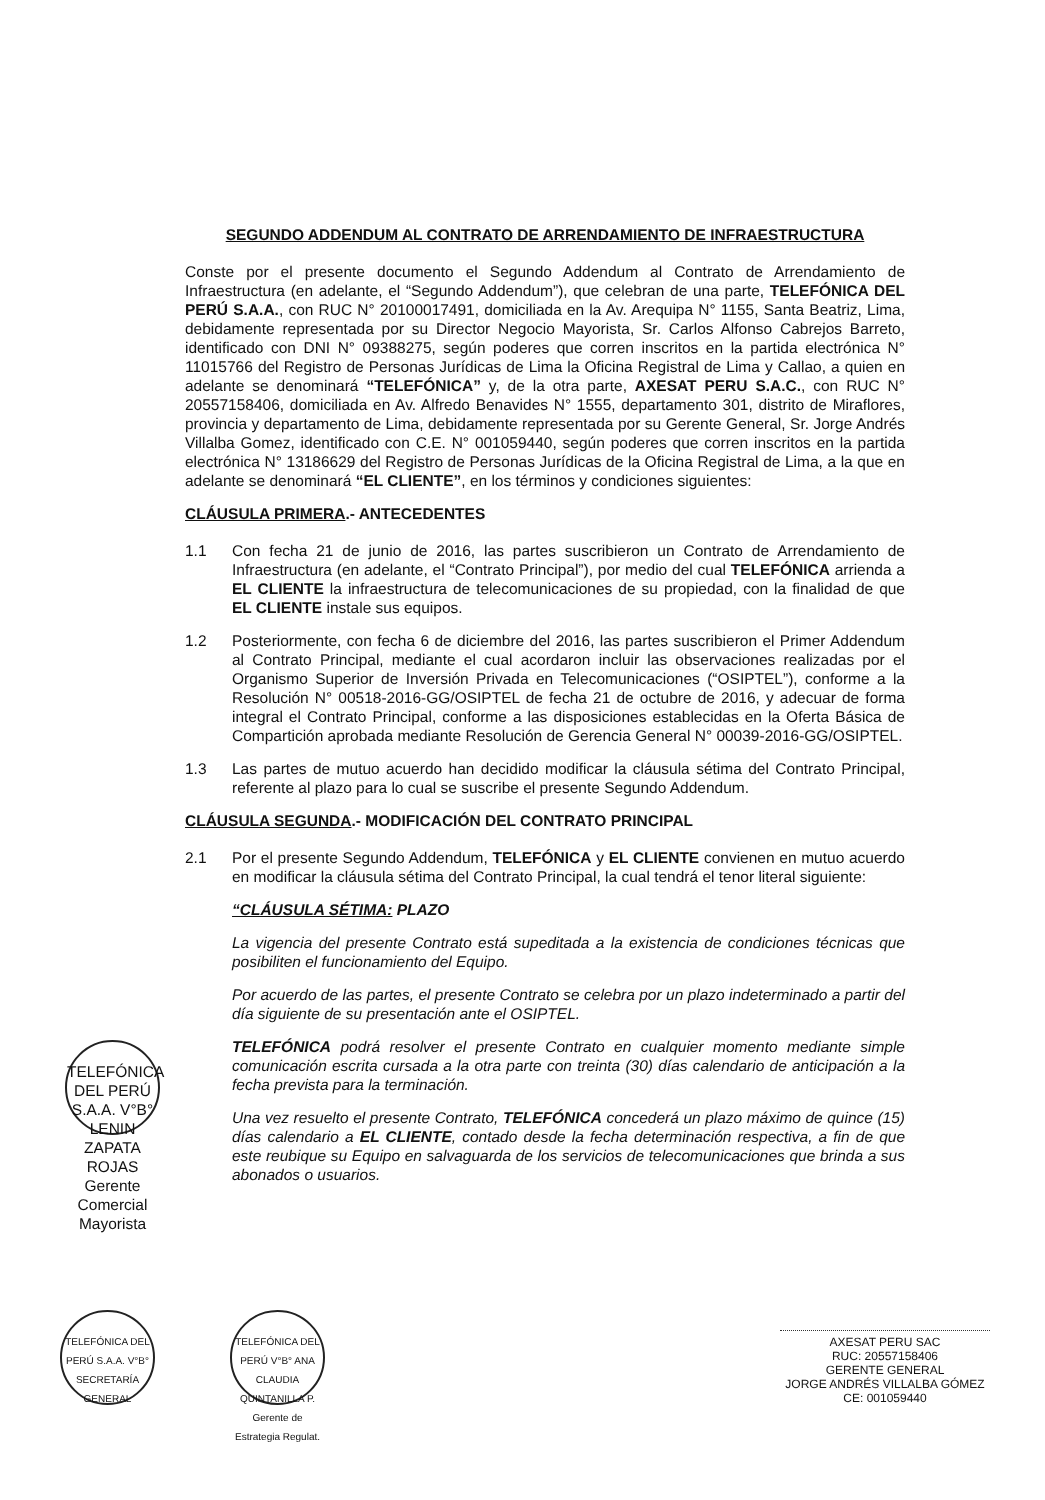SEGUNDO ADDENDUM AL CONTRATO DE ARRENDAMIENTO DE INFRAESTRUCTURA
Conste por el presente documento el Segundo Addendum al Contrato de Arrendamiento de Infraestructura (en adelante, el “Segundo Addendum”), que celebran de una parte, TELEFÓNICA DEL PERÚ S.A.A., con RUC N° 20100017491, domiciliada en la Av. Arequipa N° 1155, Santa Beatriz, Lima, debidamente representada por su Director Negocio Mayorista, Sr. Carlos Alfonso Cabrejos Barreto, identificado con DNI N° 09388275, según poderes que corren inscritos en la partida electrónica N° 11015766 del Registro de Personas Jurídicas de Lima la Oficina Registral de Lima y Callao, a quien en adelante se denominará “TELEFÓNICA” y, de la otra parte, AXESAT PERU S.A.C., con RUC N° 20557158406, domiciliada en Av. Alfredo Benavides N° 1555, departamento 301, distrito de Miraflores, provincia y departamento de Lima, debidamente representada por su Gerente General, Sr. Jorge Andrés Villalba Gomez, identificado con C.E. N° 001059440, según poderes que corren inscritos en la partida electrónica N° 13186629 del Registro de Personas Jurídicas de la Oficina Registral de Lima, a la que en adelante se denominará “EL CLIENTE”, en los términos y condiciones siguientes:
CLÁUSULA PRIMERA.- ANTECEDENTES
1.1 Con fecha 21 de junio de 2016, las partes suscribieron un Contrato de Arrendamiento de Infraestructura (en adelante, el “Contrato Principal”), por medio del cual TELEFÓNICA arrienda a EL CLIENTE la infraestructura de telecomunicaciones de su propiedad, con la finalidad de que EL CLIENTE instale sus equipos.
1.2 Posteriormente, con fecha 6 de diciembre del 2016, las partes suscribieron el Primer Addendum al Contrato Principal, mediante el cual acordaron incluir las observaciones realizadas por el Organismo Superior de Inversión Privada en Telecomunicaciones (“OSIPTEL”), conforme a la Resolución N° 00518-2016-GG/OSIPTEL de fecha 21 de octubre de 2016, y adecuar de forma integral el Contrato Principal, conforme a las disposiciones establecidas en la Oferta Básica de Compartición aprobada mediante Resolución de Gerencia General N° 00039-2016-GG/OSIPTEL.
1.3 Las partes de mutuo acuerdo han decidido modificar la cláusula sétima del Contrato Principal, referente al plazo para lo cual se suscribe el presente Segundo Addendum.
CLÁUSULA SEGUNDA.- MODIFICACIÓN DEL CONTRATO PRINCIPAL
2.1 Por el presente Segundo Addendum, TELEFÓNICA y EL CLIENTE convienen en mutuo acuerdo en modificar la cláusula sétima del Contrato Principal, la cual tendrá el tenor literal siguiente:
“CLÁUSULA SÉTIMA: PLAZO
La vigencia del presente Contrato está supeditada a la existencia de condiciones técnicas que posibiliten el funcionamiento del Equipo.
Por acuerdo de las partes, el presente Contrato se celebra por un plazo indeterminado a partir del día siguiente de su presentación ante el OSIPTEL.
TELEFÓNICA podrá resolver el presente Contrato en cualquier momento mediante simple comunicación escrita cursada a la otra parte con treinta (30) días calendario de anticipación a la fecha prevista para la terminación.
Una vez resuelto el presente Contrato, TELEFÓNICA concederá un plazo máximo de quince (15) días calendario a EL CLIENTE, contado desde la fecha determinación respectiva, a fin de que este reubique su Equipo en salvaguarda de los servicios de telecomunicaciones que brinda a sus abonados o usuarios.
TELEFÓNICA DEL PERÚ S.A.A. V°B° LENIN ZAPATA ROJAS Gerente Comercial Mayorista
TELEFÓNICA DEL PERÚ S.A.A. V°B° SECRETARÍA GENERAL
TELEFÓNICA DEL PERÚ V°B° ANA CLAUDIA QUINTANILLA P. Gerente de Estrategia Regulat.
AXESAT PERU SAC
RUC: 20557158406
GERENTE GENERAL
JORGE ANDRÉS VILLALBA GÓMEZ
CE: 001059440